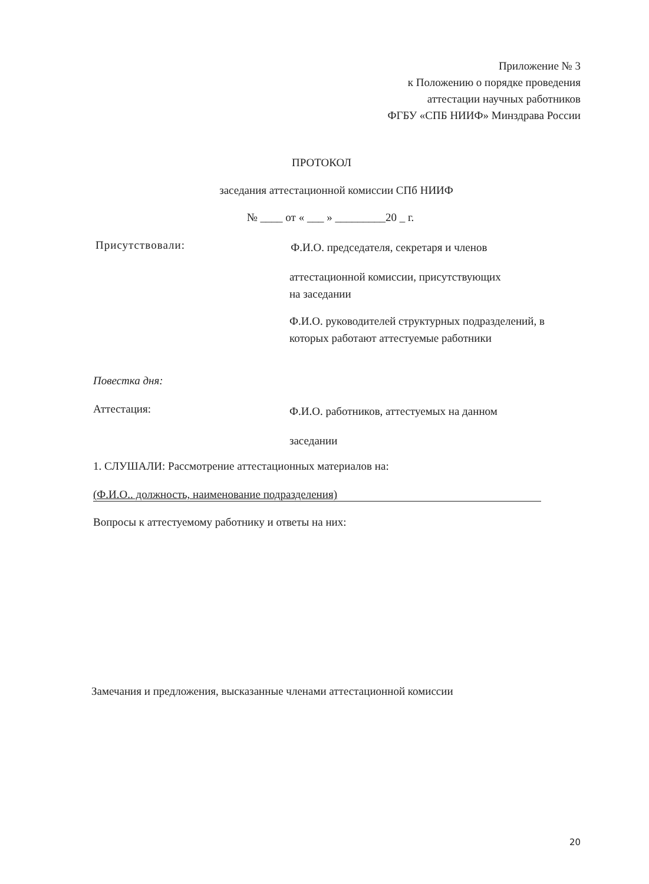Приложение № 3
к Положению о порядке проведения
аттестации научных работников
ФГБУ «СПБ НИИФ» Минздрава России
ПРОТОКОЛ
заседания аттестационной комиссии СПб НИИФ
№ ____ от « ___ » _________20 _ г.
Присутствовали:
Ф.И.О. председателя, секретаря и членов
аттестационной комиссии, присутствующих
на заседании
Ф.И.О. руководителей структурных подразделений, в которых работают аттестуемые работники
Повестка дня:
Аттестация:
Ф.И.О. работников, аттестуемых на данном
заседании
1. СЛУШАЛИ: Рассмотрение аттестационных материалов на:
(Ф.И.О.. должность, наименование подразделения)
Вопросы к аттестуемому работнику и ответы на них:
Замечания и предложения, высказанные членами аттестационной комиссии
20